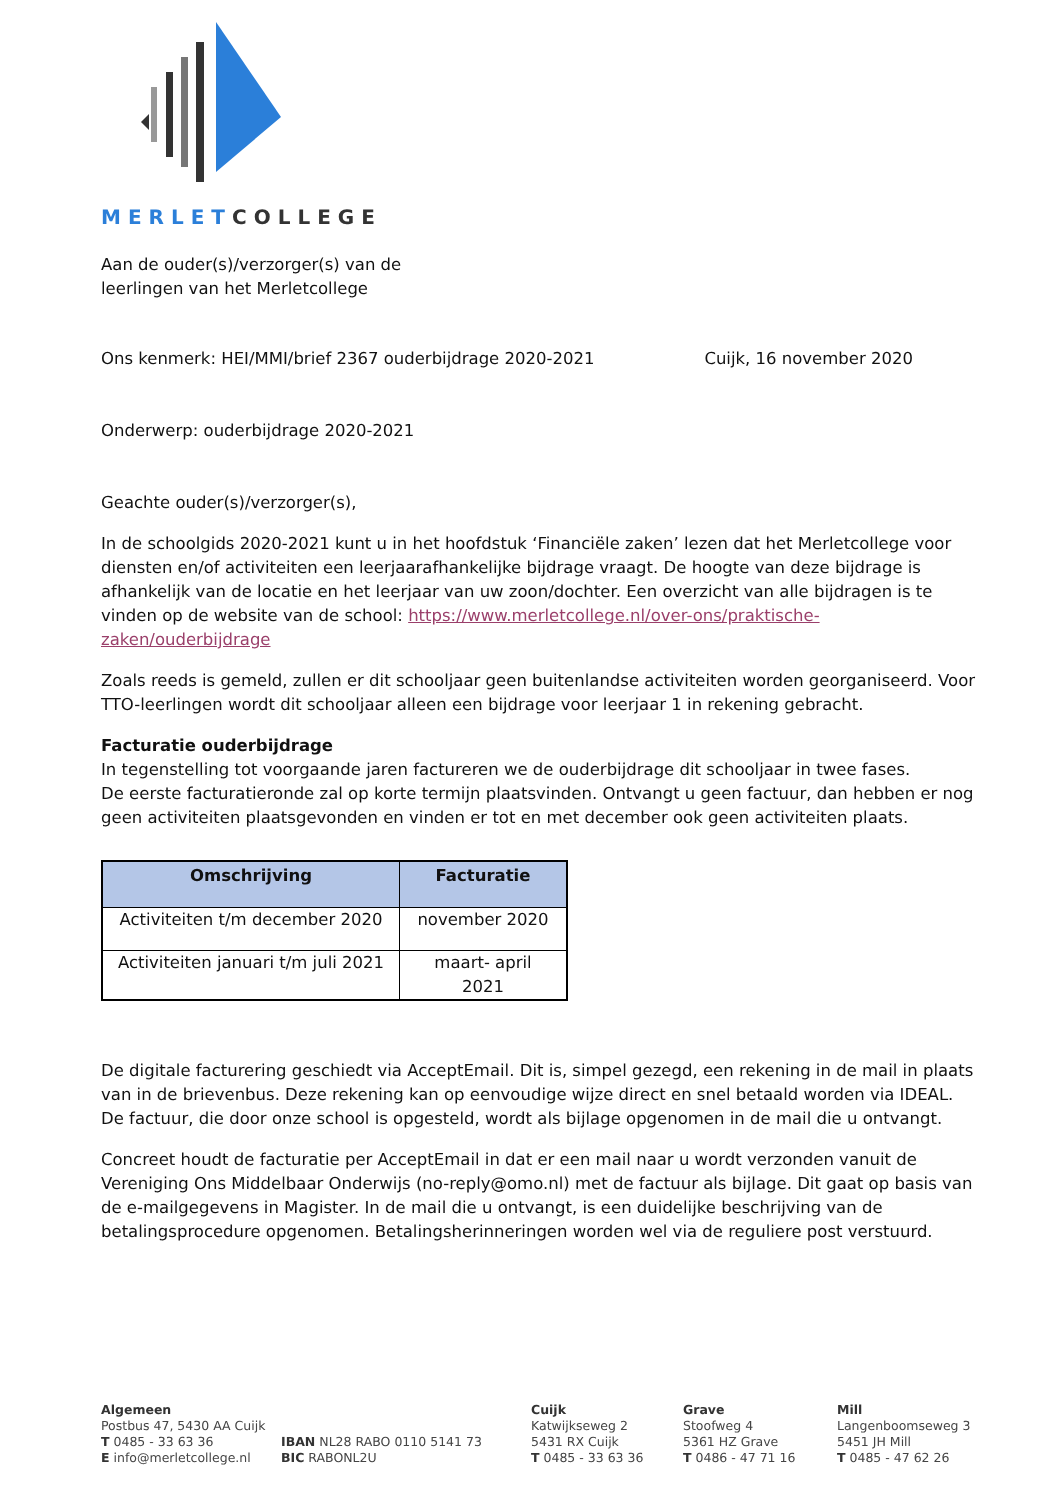MERLETCOLLEGE
Aan de ouder(s)/verzorger(s) van de
leerlingen van het Merletcollege
Ons kenmerk: HEI/MMI/brief 2367 ouderbijdrage 2020-2021 Cuijk, 16 november 2020
Onderwerp: ouderbijdrage 2020-2021
Geachte ouder(s)/verzorger(s),
In de schoolgids 2020-2021 kunt u in het hoofdstuk ‘Financiële zaken’ lezen dat het Merletcollege voor diensten en/of activiteiten een leerjaarafhankelijke bijdrage vraagt. De hoogte van deze bijdrage is afhankelijk van de locatie en het leerjaar van uw zoon/dochter. Een overzicht van alle bijdragen is te vinden op de website van de school: https://www.merletcollege.nl/over-ons/praktische-zaken/ouderbijdrage
Zoals reeds is gemeld, zullen er dit schooljaar geen buitenlandse activiteiten worden georganiseerd. Voor TTO-leerlingen wordt dit schooljaar alleen een bijdrage voor leerjaar 1 in rekening gebracht.
Facturatie ouderbijdrage
In tegenstelling tot voorgaande jaren factureren we de ouderbijdrage dit schooljaar in twee fases.
De eerste facturatieronde zal op korte termijn plaatsvinden. Ontvangt u geen factuur, dan hebben er nog geen activiteiten plaatsgevonden en vinden er tot en met december ook geen activiteiten plaats.
| Omschrijving | Facturatie |
| --- | --- |
| Activiteiten t/m december 2020 | november 2020 |
| Activiteiten januari t/m juli 2021 | maart- april 2021 |
De digitale facturering geschiedt via AcceptEmail. Dit is, simpel gezegd, een rekening in de mail in plaats van in de brievenbus. Deze rekening kan op eenvoudige wijze direct en snel betaald worden via IDEAL. De factuur, die door onze school is opgesteld, wordt als bijlage opgenomen in de mail die u ontvangt.
Concreet houdt de facturatie per AcceptEmail in dat er een mail naar u wordt verzonden vanuit de Vereniging Ons Middelbaar Onderwijs (no-reply@omo.nl) met de factuur als bijlage. Dit gaat op basis van de e-mailgegevens in Magister. In de mail die u ontvangt, is een duidelijke beschrijving van de betalingsprocedure opgenomen. Betalingsherinneringen worden wel via de reguliere post verstuurd.
Algemeen
Postbus 47, 5430 AA Cuijk
T 0485 - 33 63 36
E info@merletcollege.nl
IBAN NL28 RABO 0110 5141 73
BIC RABONL2U
Cuijk
Katwijkseweg 2
5431 RX Cuijk
T 0485 - 33 63 36
Grave
Stoofweg 4
5361 HZ Grave
T 0486 - 47 71 16
Mill
Langenboomseweg 3
5451 JH Mill
T 0485 - 47 62 26